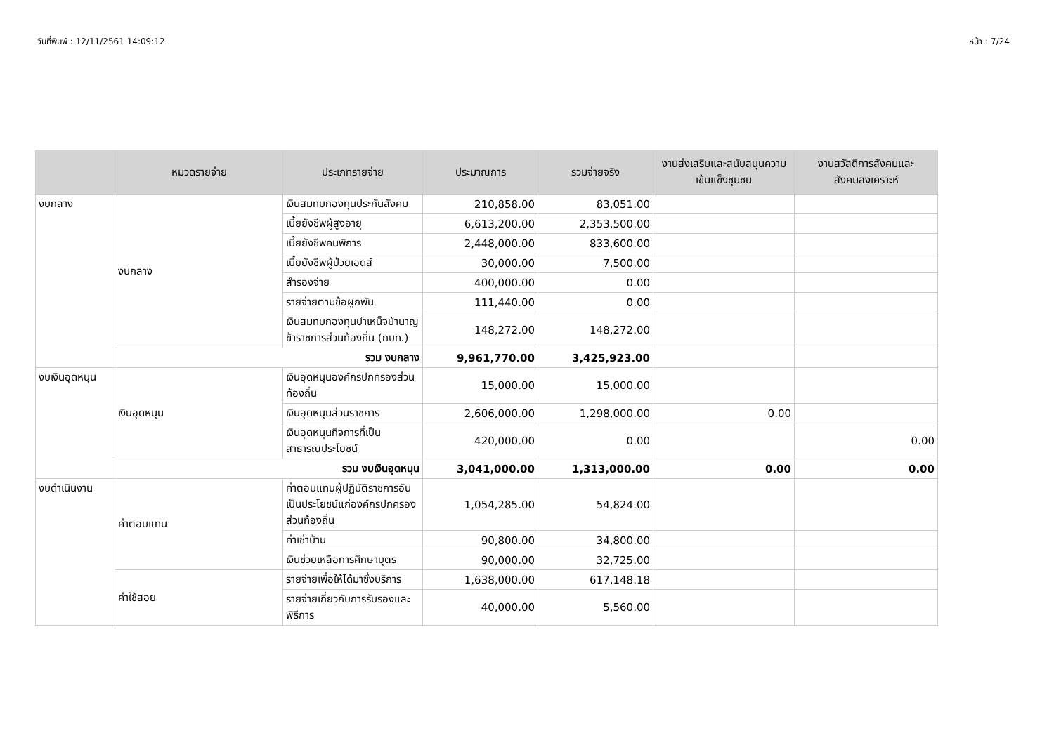วันที่พิมพ์ : 12/11/2561 14:09:12 หน้า : 7/24
| | หมวดรายจ่าย | ประเภทรายจ่าย | ประมาณการ | รวมจ่ายจริง | งานส่งเสริมและสนับสนุนความเข้มแข็งชุมชน | งานสวัสดิการสังคมและสังคมสงเคราะห์ |
| --- | --- | --- | --- | --- | --- | --- |
| งบกลาง | งบกลาง | เงินสมทบกองทุนประกันสังคม | 210,858.00 | 83,051.00 | | |
| | | เบี้ยยังชีพผู้สูงอายุ | 6,613,200.00 | 2,353,500.00 | | |
| | | เบี้ยยังชีพคนพิการ | 2,448,000.00 | 833,600.00 | | |
| | | เบี้ยยังชีพผู้ป่วยเอดส์ | 30,000.00 | 7,500.00 | | |
| | | สำรองจ่าย | 400,000.00 | 0.00 | | |
| | | รายจ่ายตามข้อผูกพัน | 111,440.00 | 0.00 | | |
| | | เงินสมทบกองทุนบำเหน็จบำนาญข้าราชการส่วนท้องถิ่น (กบท.) | 148,272.00 | 148,272.00 | | |
| | รวม งบกลาง | | 9,961,770.00 | 3,425,923.00 | | |
| งบเงินอุดหนุน | เงินอุดหนุน | เงินอุดหนุนองค์กรปกครองส่วนท้องถิ่น | 15,000.00 | 15,000.00 | | |
| | | เงินอุดหนุนส่วนราชการ | 2,606,000.00 | 1,298,000.00 | 0.00 | |
| | | เงินอุดหนุนกิจการที่เป็นสาธารณประโยชน์ | 420,000.00 | 0.00 | | 0.00 |
| | รวม งบเงินอุดหนุน | | 3,041,000.00 | 1,313,000.00 | 0.00 | 0.00 |
| งบดำเนินงาน | ค่าตอบแทน | ค่าตอบแทนผู้ปฏิบัติราชการอันเป็นประโยชน์แก่องค์กรปกครองส่วนท้องถิ่น | 1,054,285.00 | 54,824.00 | | |
| | | ค่าเช่าบ้าน | 90,800.00 | 34,800.00 | | |
| | | เงินช่วยเหลือการศึกษาบุตร | 90,000.00 | 32,725.00 | | |
| | ค่าใช้สอย | รายจ่ายเพื่อให้ได้มาซึ่งบริการ | 1,638,000.00 | 617,148.18 | | |
| | | รายจ่ายเกี่ยวกับการรับรองและพิธีการ | 40,000.00 | 5,560.00 | | |